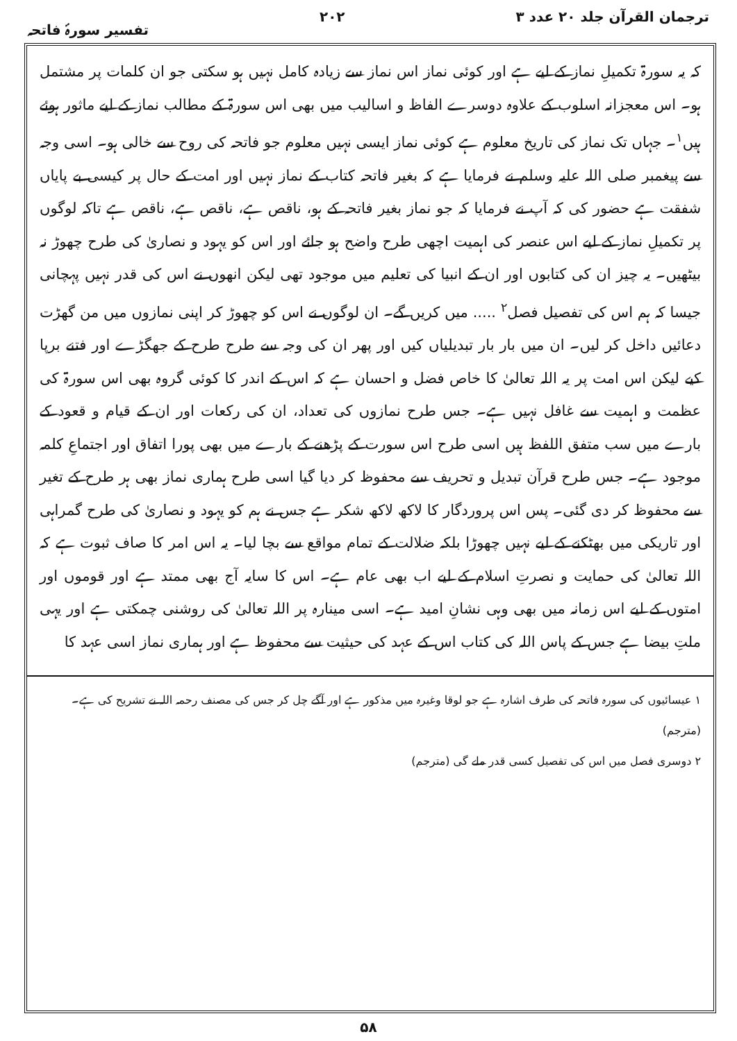ترجمان القرآن جلد ۲۰ عدد ۳ ۲۰۲ تفسیر سورۂ فاتحہ
کہ یہ سورۃ تکمیلِ نماز کے لیے ہے اور کوئی نماز اس نماز سے زیادہ کامل نہیں ہو سکتی جو ان کلمات پر مشتمل ہو۔ اس معجزانہ اسلوب کے علاوہ دوسرے الفاظ و اسالیب میں بھی اس سورۃ کے مطالب نماز کے لیے ماثور ہوئے ہیں<sup>۱</sup>۔ جہاں تک نماز کی تاریخ معلوم ہے کوئی نماز ایسی نہیں معلوم جو فاتحہ کی روح سے خالی ہو۔ اسی وجہ سے پیغمبر صلی اللہ علیہ وسلم نے فرمایا ہے کہ بغیر فاتحہ کتاب کے نماز نہیں اور امت کے حال پر کیسی بے پایاں شفقت ہے حضور کی کہ آپ نے فرمایا کہ جو نماز بغیر فاتحہ کے ہو، ناقص ہے، ناقص ہے، ناقص ہے تاکہ لوگوں پر تکمیلِ نماز کے لیے اس عنصر کی اہمیت اچھی طرح واضح ہو جائے اور اس کو یہود و نصاریٰ کی طرح چھوڑ نہ بیٹھیں۔ یہ چیز ان کی کتابوں اور ان کے انبیا کی تعلیم میں موجود تھی لیکن انھوں نے اس کی قدر نہیں پہچانی جیسا کہ ہم اس کی تفصیل فصل<sup>۲</sup> ..... میں کریں گے۔ ان لوگوں نے اس کو چھوڑ کر اپنی نمازوں میں من گھڑت دعائیں داخل کر لیں۔ ان میں بار بار تبدیلیاں کیں اور پھر ان کی وجہ سے طرح طرح کے جھگڑے اور فتنے برپا کیے لیکن اس امت پر یہ اللہ تعالیٰ کا خاص فضل و احسان ہے کہ اس کے اندر کا کوئی گروہ بھی اس سورۃ کی عظمت و اہمیت سے غافل نہیں ہے۔ جس طرح نمازوں کی تعداد، ان کی رکعات اور ان کے قیام و قعود کے بارے میں سب متفق اللفظ ہیں اسی طرح اس سورت کے پڑھنے کے بارے میں بھی پورا اتفاق اور اجتماعِ کلمہ موجود ہے۔ جس طرح قرآن تبدیل و تحریف سے محفوظ کر دیا گیا اسی طرح ہماری نماز بھی ہر طرح کے تغیر سے محفوظ کر دی گئی۔ پس اس پروردگار کا لاکھ لاکھ شکر ہے جس نے ہم کو یہود و نصاریٰ کی طرح گمراہی اور تاریکی میں بھٹکنے کے لیے نہیں چھوڑا بلکہ ضلالت کے تمام مواقع سے بچا لیا۔ یہ اس امر کا صاف ثبوت ہے کہ اللہ تعالیٰ کی حمایت و نصرتِ اسلام کے لیے اب بھی عام ہے۔ اس کا سایہ آج بھی ممتد ہے اور قوموں اور امتوں کے لیے اس زمانہ میں بھی وہی نشانِ امید ہے۔ اسی مینارہ پر اللہ تعالیٰ کی روشنی چمکتی ہے اور یہی ملتِ بیضا ہے جس کے پاس اللہ کی کتاب اس کے عہد کی حیثیت سے محفوظ ہے اور ہماری نماز اسی عہد کا
۱ عیسائیوں کی سورہ فاتحہ کی طرف اشارہ ہے جو لوقا وغیرہ میں مذکور ہے اور آگے چل کر جس کی مصنف رحمہ اللہ نے تشریح کی ہے۔ (مترجم)
۲ دوسری فصل میں اس کی تفصیل کسی قدر ملے گی (مترجم)
۵۸